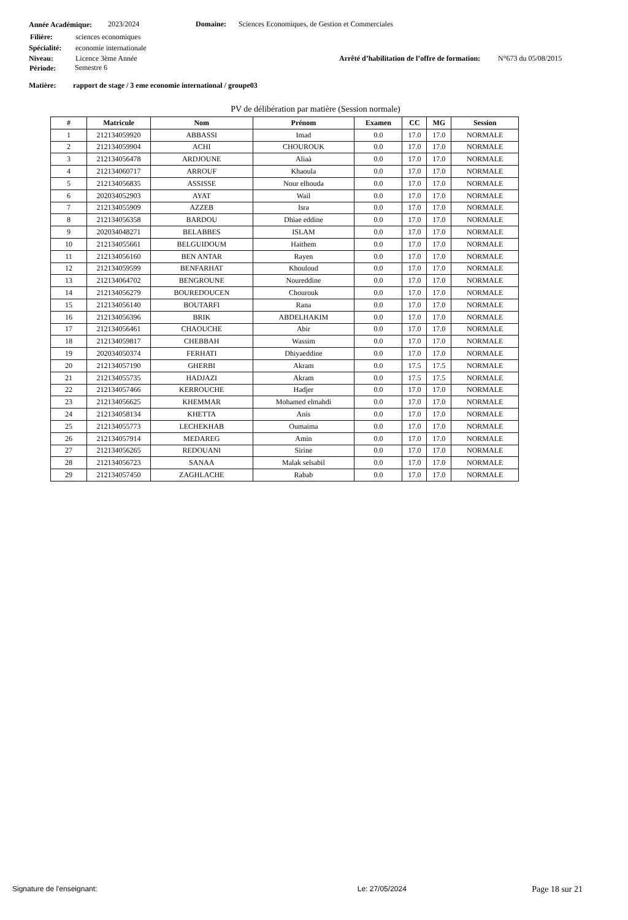Année Académique: 2023/2024 Domaine: Sciences Economiques, de Gestion et Commerciales
Filière: sciences economiques
Spécialité: economie internationale
Niveau: Licence 3ème Année Arrêté d’habilitation de l’offre de formation: N°673 du 05/08/2015
Période: Semestre 6
Matière: rapport de stage / 3 eme economie international / groupe03
PV de délibération par matière (Session normale)
| # | Matricule | Nom | Prénom | Examen | CC | MG | Session |
| --- | --- | --- | --- | --- | --- | --- | --- |
| 1 | 212134059920 | ABBASSI | Imad | 0.0 | 17.0 | 17.0 | NORMALE |
| 2 | 212134059904 | ACHI | CHOUROUK | 0.0 | 17.0 | 17.0 | NORMALE |
| 3 | 212134056478 | ARDJOUNE | Aliaà | 0.0 | 17.0 | 17.0 | NORMALE |
| 4 | 212134060717 | ARROUF | Khaoula | 0.0 | 17.0 | 17.0 | NORMALE |
| 5 | 212134056835 | ASSISSE | Nour elhouda | 0.0 | 17.0 | 17.0 | NORMALE |
| 6 | 202034052903 | AYAT | Wail | 0.0 | 17.0 | 17.0 | NORMALE |
| 7 | 212134055909 | AZZEB | Isra | 0.0 | 17.0 | 17.0 | NORMALE |
| 8 | 212134056358 | BARDOU | Dhiae eddine | 0.0 | 17.0 | 17.0 | NORMALE |
| 9 | 202034048271 | BELABBES | ISLAM | 0.0 | 17.0 | 17.0 | NORMALE |
| 10 | 212134055661 | BELGUIDOUM | Haithem | 0.0 | 17.0 | 17.0 | NORMALE |
| 11 | 212134056160 | BEN ANTAR | Rayen | 0.0 | 17.0 | 17.0 | NORMALE |
| 12 | 212134059599 | BENFARHAT | Khouloud | 0.0 | 17.0 | 17.0 | NORMALE |
| 13 | 212134064702 | BENGROUNE | Noureddine | 0.0 | 17.0 | 17.0 | NORMALE |
| 14 | 212134056279 | BOUREDOUCEN | Chourouk | 0.0 | 17.0 | 17.0 | NORMALE |
| 15 | 212134056140 | BOUTARFI | Rana | 0.0 | 17.0 | 17.0 | NORMALE |
| 16 | 212134056396 | BRIK | ABDELHAKIM | 0.0 | 17.0 | 17.0 | NORMALE |
| 17 | 212134056461 | CHAOUCHE | Abir | 0.0 | 17.0 | 17.0 | NORMALE |
| 18 | 212134059817 | CHEBBAH | Wassim | 0.0 | 17.0 | 17.0 | NORMALE |
| 19 | 202034050374 | FERHATI | Dhiyaeddine | 0.0 | 17.0 | 17.0 | NORMALE |
| 20 | 212134057190 | GHERBI | Akram | 0.0 | 17.5 | 17.5 | NORMALE |
| 21 | 212134055735 | HADJAZI | Akram | 0.0 | 17.5 | 17.5 | NORMALE |
| 22 | 212134057466 | KERROUCHE | Hadjer | 0.0 | 17.0 | 17.0 | NORMALE |
| 23 | 212134056625 | KHEMMAR | Mohamed elmahdi | 0.0 | 17.0 | 17.0 | NORMALE |
| 24 | 212134058134 | KHETTA | Anis | 0.0 | 17.0 | 17.0 | NORMALE |
| 25 | 212134055773 | LECHEKHAB | Oumaima | 0.0 | 17.0 | 17.0 | NORMALE |
| 26 | 212134057914 | MEDAREG | Amin | 0.0 | 17.0 | 17.0 | NORMALE |
| 27 | 212134056265 | REDOUANI | Sirine | 0.0 | 17.0 | 17.0 | NORMALE |
| 28 | 212134056723 | SANAA | Malak selsabil | 0.0 | 17.0 | 17.0 | NORMALE |
| 29 | 212134057450 | ZAGHLACHE | Rabab | 0.0 | 17.0 | 17.0 | NORMALE |
Signature de l'enseignant: Le: 27/05/2024 Page 18 sur 21